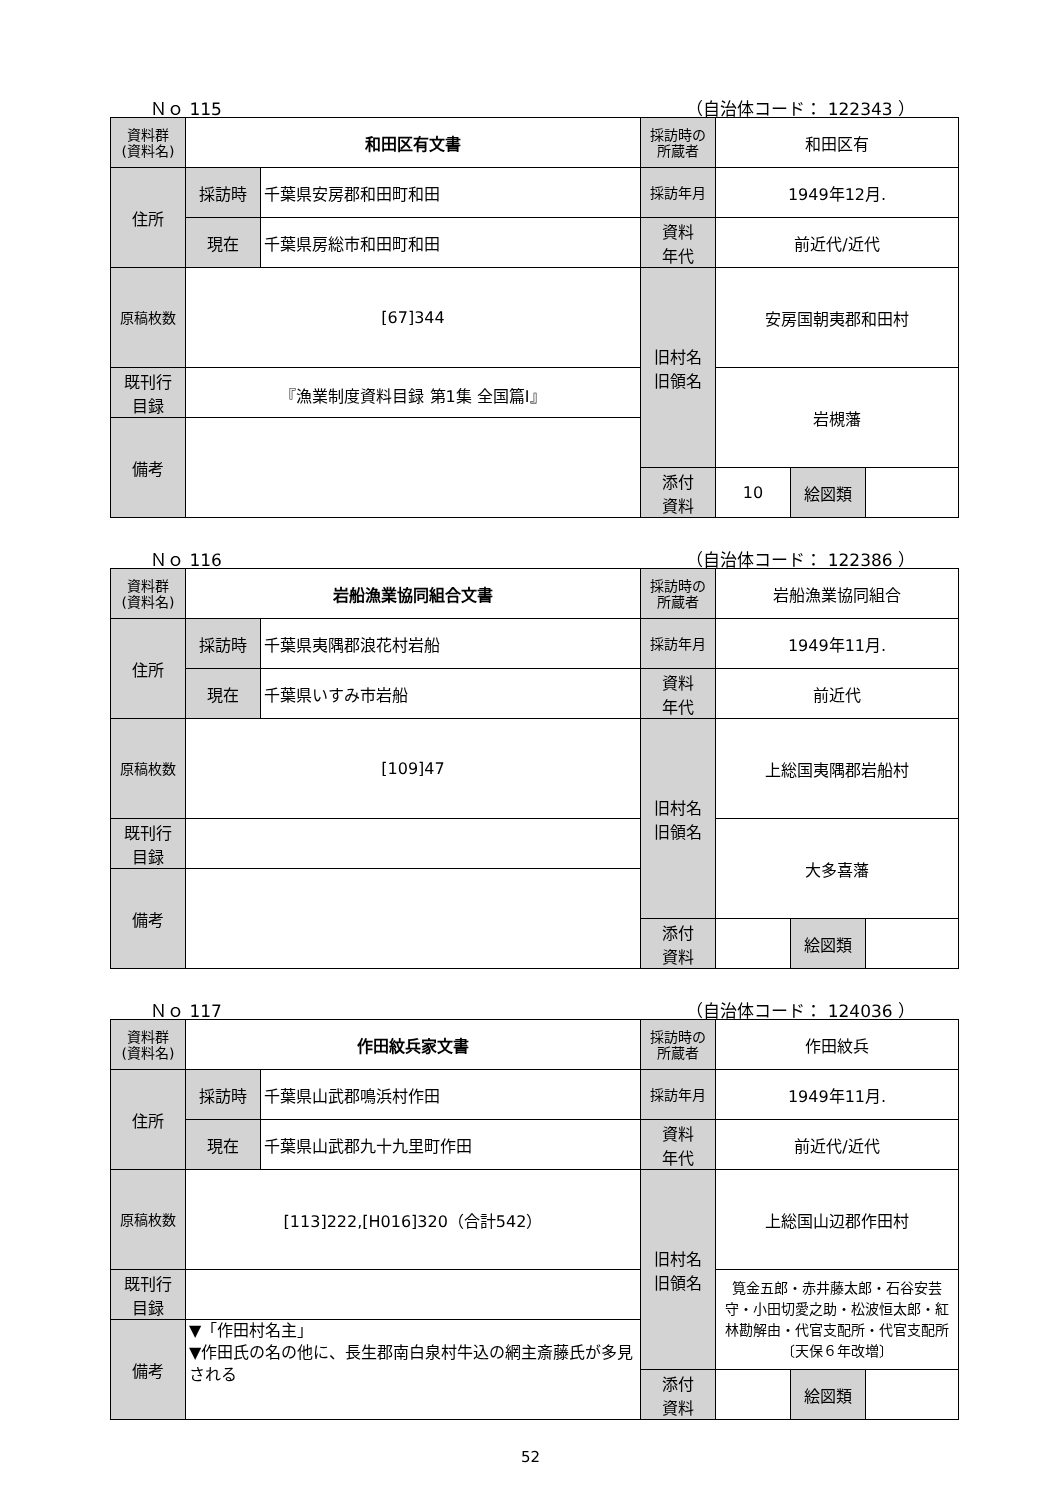Ｎｏ 115 （自治体コード： 122343 ）
| 資料群 (資料名) | 和田区有文書 | | 採訪時の 所蔵者 | 和田区有 | | |
| 住所 | 採訪時 | 千葉県安房郡和田町和田 | 採訪年月 | 1949年12月. | | |
| | 現在 | 千葉県房総市和田町和田 | 資料 年代 | 前近代/近代 | | |
| 原稿枚数 | [67]344 | | 旧村名 旧領名 | 安房国朝夷郡和田村 | | |
| 既刊行 目録 | 『漁業制度資料目録 第1集 全国篇Ⅰ』 | | | 岩槻藩 | | |
| 備考 | | | | | | |
| | | | 添付 資料 | 10 | 絵図類 | |
Ｎｏ 116 （自治体コード： 122386 ）
| 資料群 (資料名) | 岩船漁業協同組合文書 | | 採訪時の 所蔵者 | 岩船漁業協同組合 | | |
| 住所 | 採訪時 | 千葉県夷隅郡浪花村岩船 | 採訪年月 | 1949年11月. | | |
| | 現在 | 千葉県いすみ市岩船 | 資料 年代 | 前近代 | | |
| 原稿枚数 | [109]47 | | 旧村名 旧領名 | 上総国夷隅郡岩船村 | | |
| 既刊行 目録 | | | | 大多喜藩 | | |
| 備考 | | | | | | |
| | | | 添付 資料 | | 絵図類 | |
Ｎｏ 117 （自治体コード： 124036 ）
| 資料群 (資料名) | 作田紋兵家文書 | | 採訪時の 所蔵者 | 作田紋兵 | | |
| 住所 | 採訪時 | 千葉県山武郡鳴浜村作田 | 採訪年月 | 1949年11月. | | |
| | 現在 | 千葉県山武郡九十九里町作田 | 資料 年代 | 前近代/近代 | | |
| 原稿枚数 | [113]222,[H016]320（合計542） | | 旧村名 旧領名 | 上総国山辺郡作田村 | | |
| 既刊行 目録 | | | | 筧金五郎・赤井藤太郎・石谷安芸守・小田切愛之助・松波恒太郎・紅林勘解由・代官支配所・代官支配所〔天保６年改増〕 | | |
| 備考 | ▼「作田村名主」 ▼作田氏の名の他に、長生郡南白泉村牛込の網主斎藤氏が多見される | | | | | |
| | | | 添付 資料 | | 絵図類 | |
52